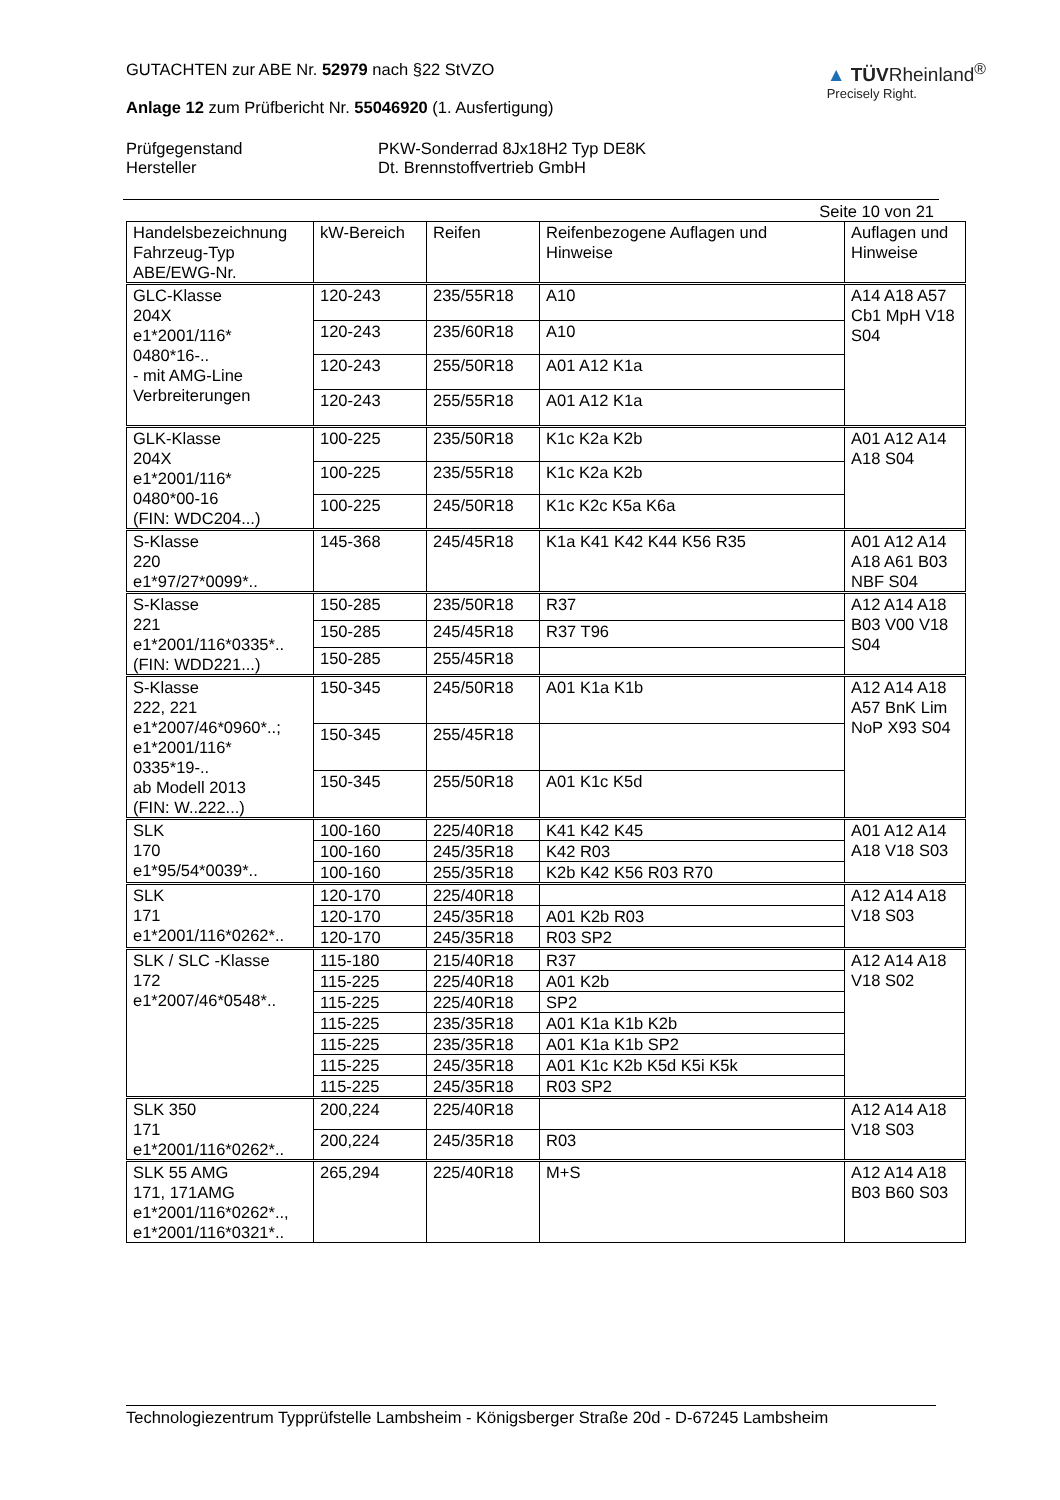GUTACHTEN zur ABE Nr. 52979 nach §22 StVZO
Anlage 12 zum Prüfbericht Nr. 55046920 (1. Ausfertigung)
▲ TÜVRheinland<sup>®</sup>
Precisely Right.
Prüfgegenstand
Hersteller
PKW-Sonderrad 8Jx18H2 Typ DE8K
Dt. Brennstoffvertrieb GmbH
Seite 10 von 21
| Handelsbezeichnung Fahrzeug-Typ ABE/EWG-Nr. | kW-Bereich | Reifen | Reifenbezogene Auflagen und Hinweise | Auflagen und Hinweise |
| --- | --- | --- | --- | --- |
| GLC-Klasse 204X e1*2001/116* 0480*16-.. - mit AMG-Line Verbreiterungen | 120-243 | 235/55R18 | A10 | A14 A18 A57 Cb1 MpH V18 S04 |
| | 120-243 | 235/60R18 | A10 | |
| | 120-243 | 255/50R18 | A01 A12 K1a | |
| | 120-243 | 255/55R18 | A01 A12 K1a | |
| GLK-Klasse 204X e1*2001/116* 0480*00-16 (FIN: WDC204...) | 100-225 | 235/50R18 | K1c K2a K2b | A01 A12 A14 A18 S04 |
| | 100-225 | 235/55R18 | K1c K2a K2b | |
| | 100-225 | 245/50R18 | K1c K2c K5a K6a | |
| S-Klasse 220 e1*97/27*0099*.. | 145-368 | 245/45R18 | K1a K41 K42 K44 K56 R35 | A01 A12 A14 A18 A61 B03 NBF S04 |
| S-Klasse 221 e1*2001/116*0335*.. (FIN: WDD221...) | 150-285 | 235/50R18 | R37 | A12 A14 A18 B03 V00 V18 S04 |
| | 150-285 | 245/45R18 | R37 T96 | |
| | 150-285 | 255/45R18 | | |
| S-Klasse 222, 221 e1*2007/46*0960*..; e1*2001/116* 0335*19-.. ab Modell 2013 (FIN: W..222...) | 150-345 | 245/50R18 | A01 K1a K1b | A12 A14 A18 A57 BnK Lim NoP X93 S04 |
| | 150-345 | 255/45R18 | | |
| | 150-345 | 255/50R18 | A01 K1c K5d | |
| SLK 170 e1*95/54*0039*.. | 100-160 | 225/40R18 | K41 K42 K45 | A01 A12 A14 A18 V18 S03 |
| | 100-160 | 245/35R18 | K42 R03 | |
| | 100-160 | 255/35R18 | K2b K42 K56 R03 R70 | |
| SLK 171 e1*2001/116*0262*.. | 120-170 | 225/40R18 | | A12 A14 A18 V18 S03 |
| | 120-170 | 245/35R18 | A01 K2b R03 | |
| | 120-170 | 245/35R18 | R03 SP2 | |
| SLK / SLC -Klasse 172 e1*2007/46*0548*.. | 115-180 | 215/40R18 | R37 | A12 A14 A18 V18 S02 |
| | 115-225 | 225/40R18 | A01 K2b | |
| | 115-225 | 225/40R18 | SP2 | |
| | 115-225 | 235/35R18 | A01 K1a K1b K2b | |
| | 115-225 | 235/35R18 | A01 K1a K1b SP2 | |
| | 115-225 | 245/35R18 | A01 K1c K2b K5d K5i K5k | |
| | 115-225 | 245/35R18 | R03 SP2 | |
| SLK 350 171 e1*2001/116*0262*.. | 200,224 | 225/40R18 | | A12 A14 A18 V18 S03 |
| | 200,224 | 245/35R18 | R03 | |
| SLK 55 AMG 171, 171AMG e1*2001/116*0262*.., e1*2001/116*0321*.. | 265,294 | 225/40R18 | M+S | A12 A14 A18 B03 B60 S03 |
Technologiezentrum Typprüfstelle Lambsheim - Königsberger Straße 20d - D-67245 Lambsheim